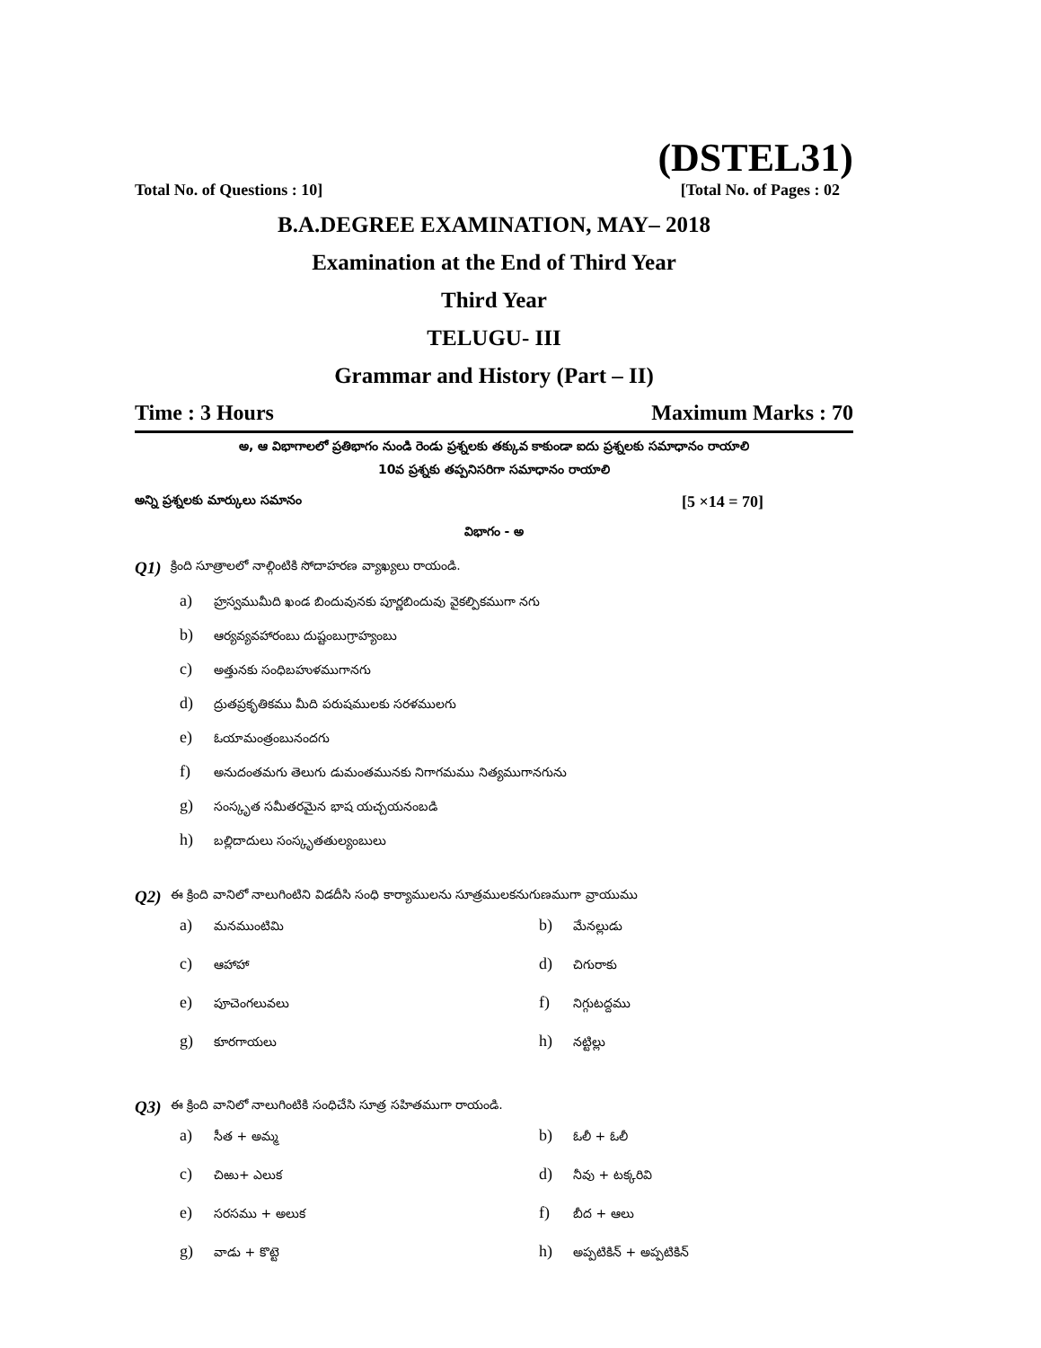(DSTEL31)
Total No. of Questions : 10] [Total No. of Pages : 02
B.A.DEGREE EXAMINATION, MAY– 2018
Examination at the End of Third Year
Third Year
TELUGU- III
Grammar and History (Part – II)
Time : 3 Hours Maximum Marks : 70
అ, ఆ విభాగాలలో ప్రతిభాగం నుండి రెండు ప్రశ్నలకు తక్కువ కాకుండా ఐదు ప్రశ్నలకు సమాధానం రాయాలి
10వ ప్రశ్నకు తప్పనిసరిగా సమాధానం రాయాలి
అన్ని ప్రశ్నలకు మార్కులు సమానం [5 ×14 = 70]
విభాగం - అ
Q1) క్రింది సూత్రాలలో నాల్గింటికి సోదాహరణ వ్యాఖ్యలు రాయండి.
a) హ్రస్వముమీది ఖండ బిందువునకు పూర్ణబిందువు వైకల్పికముగా నగు
b) ఆర్యవ్యవహారంబు దుష్టంబుగ్రాహ్యంబు
c) అత్తునకు సంధిబహుళముగానగు
d) ద్రుతప్రకృతికము మీది పరుషములకు సరళములగు
e) ఓయామంత్రంబునందగు
f) అనుదంతమగు తెలుగు డుమంతమునకు నిగాగమము నిత్యముగానగును
g) సంస్కృత సమీతరమైన భాష యచ్చయనంబడి
h) బల్లిదాదులు సంస్కృతతుల్యంబులు
Q2) ఈ క్రింది వానిలో నాలుగింటిని విడదీసి సంధి కార్యాములను సూత్రములకనుగుణముగా వ్రాయుము
a) మనముంటిమి
b) మేనల్లుడు
c) ఆహాహా
d) చిగురాకు
e) పూచెంగలువలు
f) నిగ్గుటద్దము
g) కూరగాయలు
h) నట్టిల్లు
Q3) ఈ క్రింది వానిలో నాలుగింటికి సంధిచేసి సూత్ర సహితముగా రాయండి.
a) సీత + అమ్మ
b) ఓలీ + ఓలీ
c) చిఱు+ ఎలుక
d) నీవు + టక్కరివి
e) సరసము + అలుక
f) బీద + ఆలు
g) వాడు + కొట్టె
h) అప్పటికిన్ + అప్పటికిన్